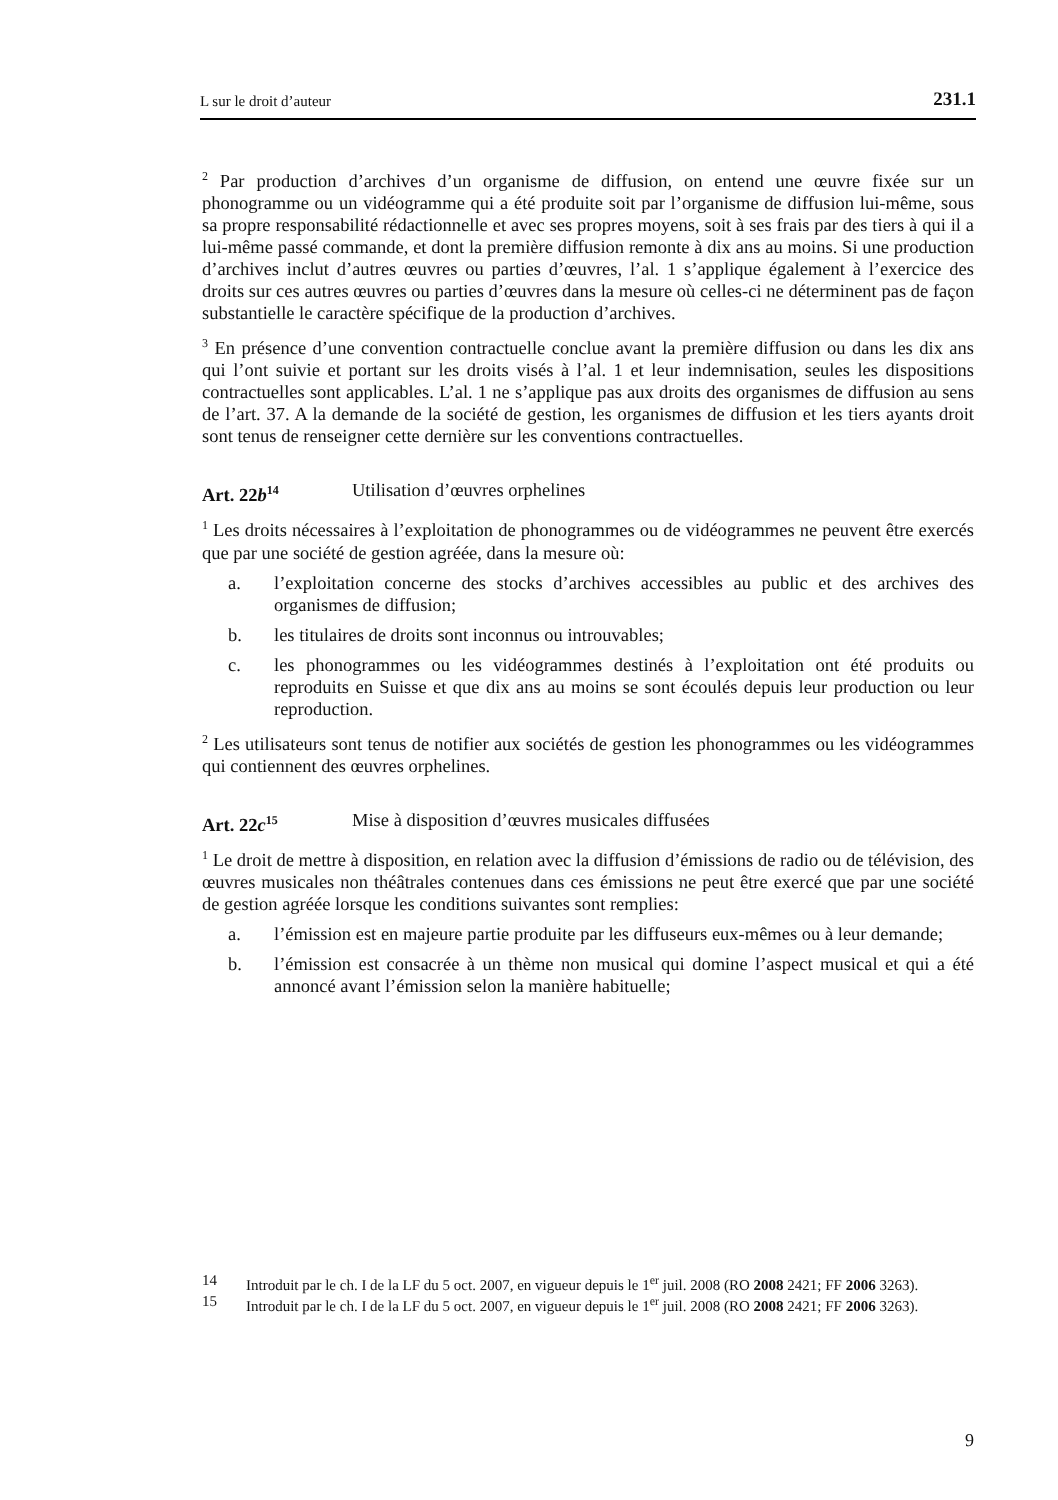L sur le droit d’auteur 231.1
<sup>2</sup> Par production d’archives d’un organisme de diffusion, on entend une œuvre fixée sur un phonogramme ou un vidéogramme qui a été produite soit par l’organisme de diffusion lui-même, sous sa propre responsabilité rédactionnelle et avec ses propres moyens, soit à ses frais par des tiers à qui il a lui-même passé commande, et dont la première diffusion remonte à dix ans au moins. Si une production d’archives inclut d’autres œuvres ou parties d’œuvres, l’al. 1 s’applique également à l’exercice des droits sur ces autres œuvres ou parties d’œuvres dans la mesure où celles-ci ne déterminent pas de façon substantielle le caractère spécifique de la production d’archives.
<sup>3</sup> En présence d’une convention contractuelle conclue avant la première diffusion ou dans les dix ans qui l’ont suivie et portant sur les droits visés à l’al. 1 et leur indemnisation, seules les dispositions contractuelles sont applicables. L’al. 1 ne s’applique pas aux droits des organismes de diffusion au sens de l’art. 37. A la demande de la société de gestion, les organismes de diffusion et les tiers ayants droit sont tenus de renseigner cette dernière sur les conventions contractuelles.
Art. 22b<sup>14</sup> Utilisation d’œuvres orphelines
<sup>1</sup> Les droits nécessaires à l’exploitation de phonogrammes ou de vidéogrammes ne peuvent être exercés que par une société de gestion agréée, dans la mesure où:
a. l’exploitation concerne des stocks d’archives accessibles au public et des archives des organismes de diffusion;
b. les titulaires de droits sont inconnus ou introuvables;
c. les phonogrammes ou les vidéogrammes destinés à l’exploitation ont été produits ou reproduits en Suisse et que dix ans au moins se sont écoulés depuis leur production ou leur reproduction.
<sup>2</sup> Les utilisateurs sont tenus de notifier aux sociétés de gestion les phonogrammes ou les vidéogrammes qui contiennent des œuvres orphelines.
Art. 22c<sup>15</sup> Mise à disposition d’œuvres musicales diffusées
<sup>1</sup> Le droit de mettre à disposition, en relation avec la diffusion d’émissions de radio ou de télévision, des œuvres musicales non théâtrales contenues dans ces émissions ne peut être exercé que par une société de gestion agréée lorsque les conditions suivantes sont remplies:
a. l’émission est en majeure partie produite par les diffuseurs eux-mêmes ou à leur demande;
b. l’émission est consacrée à un thème non musical qui domine l’aspect musical et qui a été annoncé avant l’émission selon la manière habituelle;
14 Introduit par le ch. I de la LF du 5 oct. 2007, en vigueur depuis le 1<sup>er</sup> juil. 2008 (RO 2008 2421; FF 2006 3263).
15 Introduit par le ch. I de la LF du 5 oct. 2007, en vigueur depuis le 1<sup>er</sup> juil. 2008 (RO 2008 2421; FF 2006 3263).
9